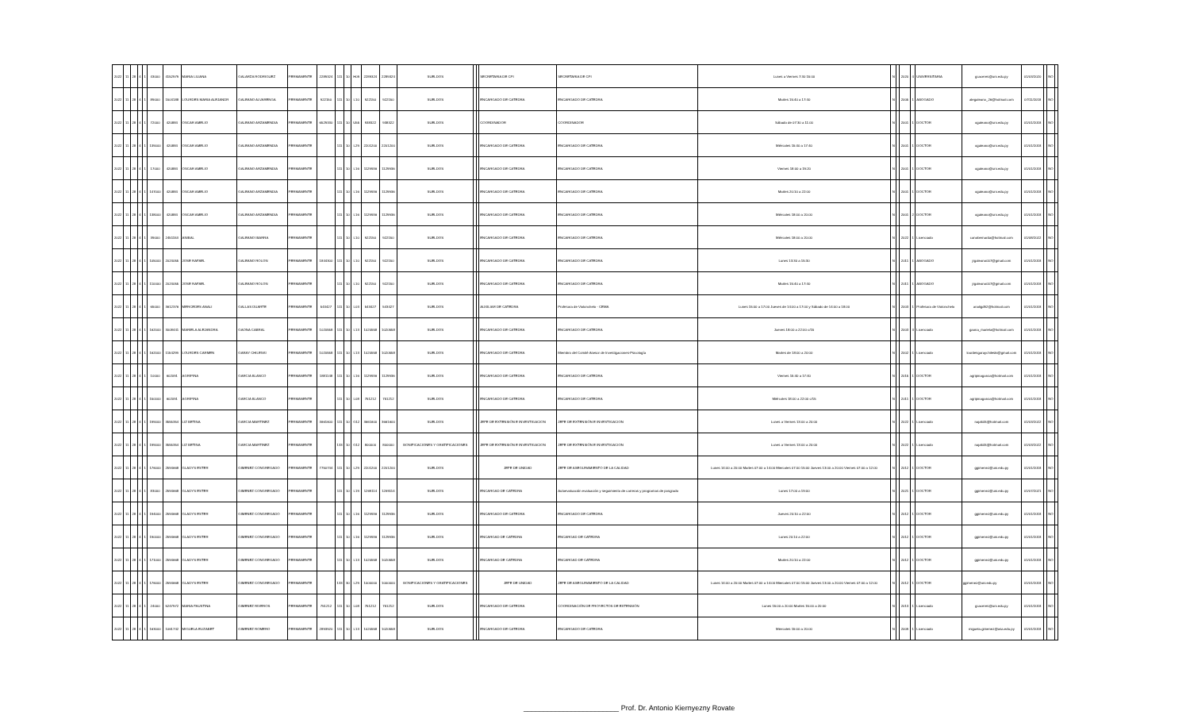| 2022 | 11 | 28 | 4 | 1 | 43000 | 4152979 | MARIA LILIANA | GALARZA RODRIGUEZ | PERMANENTE | 2289324 | 111 | 10 | H09 | 2289324 | 2289324 | SUELDOS | | | SECRETARIA DE CPI | SECRETARIA DE CPI | Lunes a Viernes 7:30 15:00 | N | | 2020 | 4 | UNIVERSITARIA | gcaceres@uni.edu.py | 01/03/2020 | | NO | |
| 2022 | 11 | 28 | 4 | 1 | 89000 | 1504188 | LOURDES MARIA ALEJANDR | GALEANO ALVARENGA | PERMANENTE | 922150 | 111 | 10 | L10 | 922150 | 922150 | SUELDOS | | | ENCARGADO DE CATEDRA | ENCARGADO DE CATEDRA | Martes 15:40 a 17:40 | N | | 2005 | 1 | ABOGADO | alegaleano_26@hotmail.com | 07/11/2018 | | NO | |
| 2022 | 11 | 28 | 4 | 1 | 72000 | 420884 | OSCAR AMELIO | GALEANO ARZAMENDIA | PERMANENTE | 6529330 | 111 | 10 | U55 | 938322 | 938322 | SUELDOS | | | COORDINADOR | COORDINADOR | Sábado de 07:30 a 11:00 | N | | 2001 | 1 | DOCTOR | ogaleano@uni.edu.py | 01/01/2018 | | NO | |
| 2022 | 11 | 28 | 4 | 1 | 139000 | 420884 | OSCAR AMELIO | GALEANO ARZAMENDIA | PERMANENTE | | 111 | 10 | L29 | 2201200 | 2201200 | SUELDOS | | | ENCARGADO DE CATEDRA | ENCARGADO DE CATEDRA | Miércoles 15:40 a 17:40 | N | | 2001 | 1 | DOCTOR | ogaleano@uni.edu.py | 01/01/2018 | | NO | |
| 2022 | 11 | 28 | 4 | 1 | 17000 | 420884 | OSCAR AMELIO | GALEANO ARZAMENDIA | PERMANENTE | | 111 | 10 | L16 | 1129936 | 1129936 | SUELDOS | | | ENCARGADO DE CATEDRA | ENCARGADO DE CATEDRA | Viernes 18:00 a 19:20 | N | | 2001 | 1 | DOCTOR | ogaleano@uni.edu.py | 01/01/2018 | | NO | |
| 2022 | 11 | 28 | 4 | 1 | 147000 | 420884 | OSCAR AMELIO | GALEANO ARZAMENDIA | PERMANENTE | | 111 | 10 | L16 | 1129936 | 1129936 | SUELDOS | | | ENCARGADO DE CATEDRA | ENCARGADO DE CATEDRA | Martes 20:10 a 22:00 | N | | 2001 | 1 | DOCTOR | ogaleano@uni.edu.py | 01/01/2018 | | NO | |
| 2022 | 11 | 28 | 4 | 1 | 138000 | 420884 | OSCAR AMELIO | GALEANO ARZAMENDIA | PERMANENTE | | 111 | 10 | L16 | 1129936 | 1129936 | SUELDOS | | | ENCARGADO DE CATEDRA | ENCARGADO DE CATEDRA | Miércoles 18:00 a 20:00 | N | | 2001 | 2 | DOCTOR | ogaleano@uni.edu.py | 01/01/2018 | | NO | |
| 2022 | 11 | 28 | 4 | 1 | 39000 | 2451153 | ANIBAL | GALEANO IBARRA | PERMANENTE | | 111 | 10 | L10 | 922150 | 922150 | SUELDOS | | | ENCARGADO DE CATEDRA | ENCARGADO DE CATEDRA | Miércoles 18:00 a 20:00 | N | | 2022 | 1 | Licenciado | canobernarda@hotmail.com | 01/08/2022 | | NO | |
| 2022 | 11 | 28 | 4 | 1 | 105000 | 2024055 | JOSE RAFAEL | GALEANO ROLON | PERMANENTE | 1844300 | 111 | 10 | L10 | 922150 | 922150 | SUELDOS | | | ENCARGADO DE CATEDRA | ENCARGADO DE CATEDRA | Lunes 13:30 a 15:30 | N | | 2011 | 1 | ABOGADO | jrgaleano007@gmail.com | 01/01/2018 | | NO | |
| 2022 | 11 | 28 | 4 | 1 | 110000 | 2024055 | JOSE RAFAEL | GALEANO ROLON | PERMANENTE | | 111 | 10 | L10 | 922150 | 922150 | SUELDOS | | | ENCARGADO DE CATEDRA | ENCARGADO DE CATEDRA | Martes 15:40 a 17:40 | N | | 2011 | 1 | ABOGADO | jrgaleano007@gmail.com | 01/01/2018 | | NO | |
| 2022 | 11 | 28 | 4 | 1 | 65000 | 3612376 | MERCEDES ANALI | GALLAS DUARTE | PERMANENTE | 543427 | 111 | 10 | L03 | 543427 | 543427 | SUELDOS | | | AUXILIAR DE CATEDRA | Profesora de Violonchelo - CEMA | Lunes 15:00 a 17:00 Jueves de 14:00 a 17:00 y Sábado de 14:00 a 18:00 | N | | 2003 | 1 | Profesora de Violonchelo | analigd92@hotmail.com | 01/01/2018 | | NO | |
| 2022 | 11 | 28 | 4 | 1 | 162000 | 3008441 | MARIELA ALEJANDRA | GAONA CABRAL | PERMANENTE | 1020558 | 111 | 10 | L13 | 1020558 | 1020558 | SUELDOS | | | ENCARGADO DE CATEDRA | ENCARGADO DE CATEDRA | Jueves 18:00 a 22:00 c/15 | N | | 2003 | 3 | Licenciado | gaona_mariela@hotmail.com | 01/01/2018 | | NO | |
| 2022 | 11 | 28 | 4 | 1 | 162000 | 1154299 | LOURDES CARMEN | GARAY CHILESKI | PERMANENTE | 1020558 | 111 | 10 | L13 | 1020558 | 1020558 | SUELDOS | | | ENCARGADO DE CATEDRA | Miembro del Comité Asesor de Investigaciones-Psicología | Martes de 18:00 a 20:00 | N | | 2002 | 1 | Licenciado | lourdesgaraychileski@gmail.com | 01/01/2018 | | NO | |
| 2022 | 11 | 28 | 4 | 1 | 10000 | 602091 | AGRIPINA | GARCIA BLANCO | PERMANENTE | 1881148 | 111 | 10 | L16 | 1129936 | 1129936 | SUELDOS | | | ENCARGADO DE CATEDRA | ENCARGADO DE CATEDRA | Viernes 15:40 a 17:40 | N | | 2015 | 1 | DOCTOR | agripinagarcia@hotmail.com | 01/01/2018 | | NO | |
| 2022 | 11 | 28 | 4 | 1 | 150000 | 602091 | AGRIPINA | GARCIA BLANCO | PERMANENTE | | 111 | 10 | L08 | 751212 | 751212 | SUELDOS | | | ENCARGADO DE CATEDRA | ENCARGADO DE CATEDRA | Miércoles 18:00 a 22:00 c/15 | N | | 2011 | 1 | DOCTOR | agripinagarcia@hotmail.com | 01/01/2018 | | NO | |
| 2022 | 11 | 28 | 4 | 1 | 199000 | 3555354 | LIZ BETINA | GARCIA MARTINEZ | PERMANENTE | 3661600 | 111 | 10 | G12 | 3661600 | 3661600 | SUELDOS | | | JEFE DE EXTENSIÓN E INVESTIGACION | JEFE DE EXTENSIÓN E INVESTIGACION | Lunes a Viernes 13:00 a 20:00 | N | | 2022 | 1 | Licenciado | naja505@hotmail.com | 01/03/2022 | | NO | |
| 2022 | 11 | 28 | 4 | 1 | 199000 | 3555354 | LIZ BETINA | GARCIA MARTINEZ | PERMANENTE | | 133 | 10 | G12 | 800000 | 800000 | BONIFICACIONES Y GRATIFICACIONES | | | JEFE DE EXTENSIÓN E INVESTIGACION | JEFE DE EXTENSIÓN E INVESTIGACION | Lunes a Viernes 13:00 a 20:00 | N | | 2022 | 1 | Licenciado | naja505@hotmail.com | 01/03/2022 | | NO | |
| 2022 | 11 | 28 | 4 | 1 | 176000 | 2594668 | GLADYS ESTER | GIMENEZ CONGREGADO | PERMANENTE | 7750744 | 111 | 10 | L29 | 2201200 | 2201200 | SUELDOS | | | JEFE DE UNIDAD | JEFE DE ASEGURAMIENTO DE LA CALIDAD | Lunes 14:00 a 20:00 Martes 07:00 a 14:00 Miercoles 07:00 15:00 Jueves 13:00 a 20:00 Viernes 07:00 a 12:00 | N | | 2012 | 1 | DOCTOR | ggimenez@uni.edu.py | 01/01/2018 | | NO | |
| 2022 | 11 | 28 | 4 | 1 | 83000 | 2594668 | GLADYS ESTER | GIMENEZ CONGREGADO | PERMANENTE | | 111 | 10 | L19 | 1269114 | 1269114 | SUELDOS | | | ENCARGAD DE CATEDRA | Autoevaluación evaluación y seguimiento de carreras y programas de posgrado | Lunes 17:00 a 19:00 | N | | 2021 | 1 | DOCTOR | ggimenez@uni.edu.py | 01/07/2021 | | NO | |
| 2022 | 11 | 28 | 4 | 1 | 194000 | 2594668 | GLADYS ESTER | GIMENEZ CONGREGADO | PERMANENTE | | 111 | 10 | L16 | 1129936 | 1129936 | SUELDOS | | | ENCARGADO DE CATEDRA | ENCARGADO DE CATEDRA | Jueves 20:10 a 22:00 | N | | 2012 | 1 | DOCTOR | ggimenez@uni.edu.py | 01/01/2018 | | NO | |
| 2022 | 11 | 28 | 4 | 1 | 190000 | 2594668 | GLADYS ESTER | GIMENEZ CONGREGADO | PERMANENTE | | 111 | 10 | L16 | 1129936 | 1129936 | SUELDOS | | | ENCARGAD DE CATEDRA | ENCARGAD DE CATEDRA | Lunes 20:10 a 22:00 | N | | 2012 | 1 | DOCTOR | ggimenez@uni.edu.py | 01/01/2018 | | NO | |
| 2022 | 11 | 28 | 4 | 1 | 171000 | 2594668 | GLADYS ESTER | GIMENEZ CONGREGADO | PERMANENTE | | 111 | 10 | L13 | 1020558 | 1020558 | SUELDOS | | | ENCARGAD DE CATEDRA | ENCARGAD DE CATEDRA | Martes 20:10 a 22:00 | N | | 2012 | 1 | DOCTOR | ggimenez@uni.edu.py | 01/01/2018 | | NO | |
| 2022 | 11 | 28 | 4 | 1 | 176000 | 2594668 | GLADYS ESTER | GIMENEZ CONGREGADO | PERMANENTE | | 133 | 30 | L29 | 1000000 | 1000000 | BONIFICACIONES Y GRATIFICACIONES | | | JEFE DE UNIDAD | JEFE DE ASEGURAMIENTO DE LA CALIDAD | Lunes 14:00 a 20:00 Martes 07:00 a 14:00 Miercoles 07:00 15:00 Jueves 13:00 a 20:00 Viernes 07:00 a 12:00 | N | | 2012 | 1 | DOCTOR | ggimenez@uni.edu.py | 01/01/2018 | | NO | |
| 2022 | 11 | 28 | 4 | 1 | 24000 | 5247972 | MARIA FAUSTINA | GIMENEZ RIVEROS | PERMANENTE | 751212 | 111 | 10 | L08 | 751212 | 751212 | SUELDOS | | | ENCARGADO DE CATEDRA | COORDINACIÓN DE PROYECTOS DE EXTENSIÓN | Lunes 15:00 a 20:00 Martes 15:00 a 20:00 | N | | 2013 | 1 | Licenciado | gcaceres@uni.edu.py | 01/01/2018 | | NO | |
| 2022 | 11 | 28 | 4 | 1 | 163000 | 1061742 | MIGUELA ELIZABET | GIMENEZ ROMERO | PERMANENTE | 2893920 | 111 | 10 | L13 | 1020558 | 1020558 | SUELDOS | | | ENCARGADO DE CATEDRA | ENCARGADO DE CATEDRA | Miercoles 15:00 a 20:00 | N | | 2009 | 1 | Licenciado | miguela.gimenez@asa.edu.py | 01/01/2018 | | NO | |
________________________ Prof. Dr. Antonio Kiernyezny Rovate